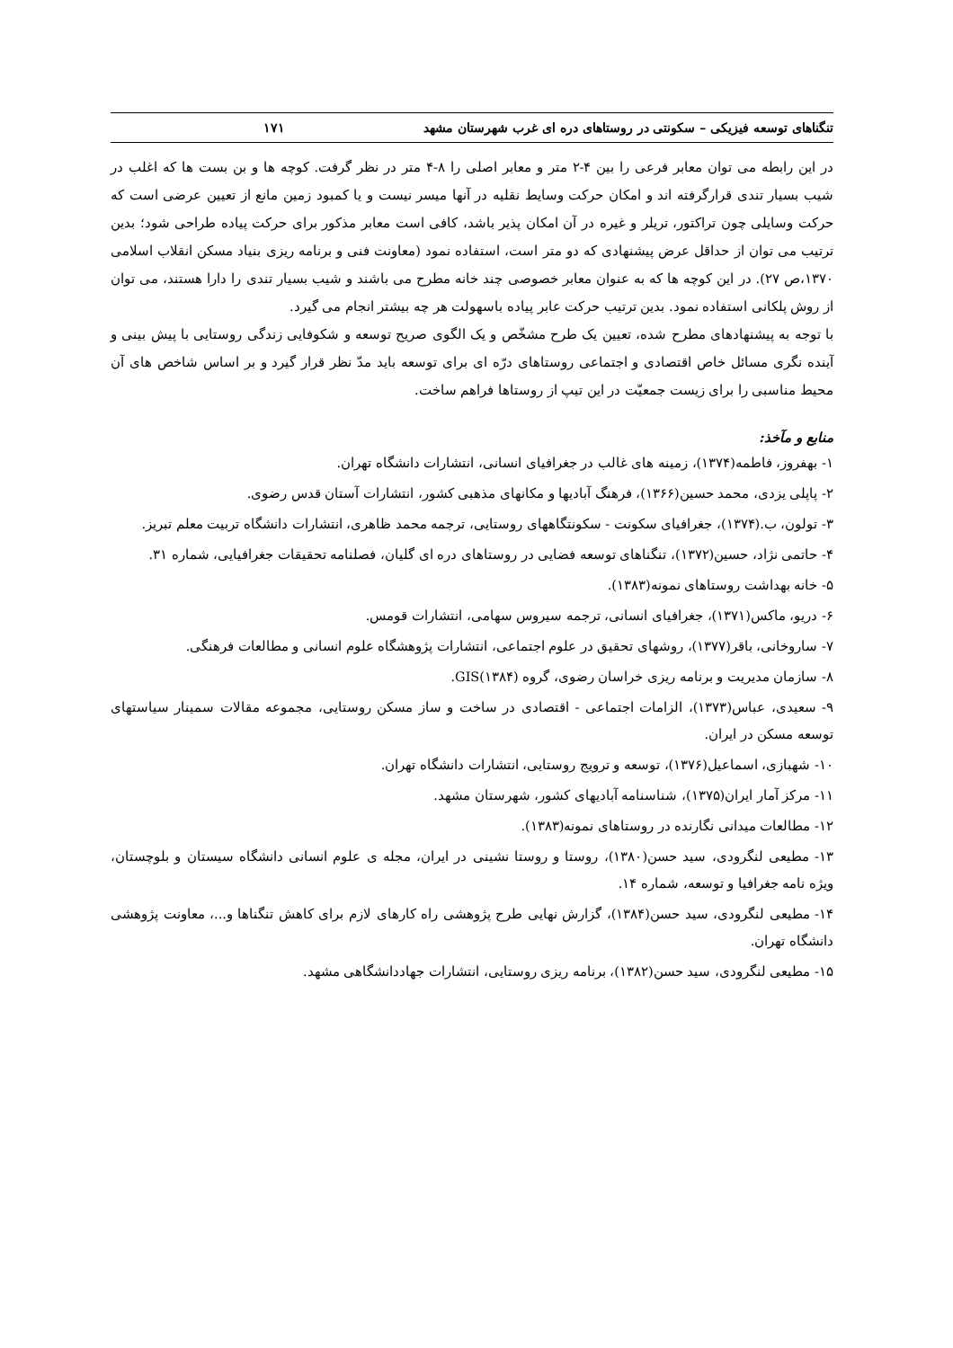تنگناهای توسعه فیزیکی – سکونتی در روستاهای دره ای غرب شهرستان مشهد ۱۷۱
در این رابطه می توان معابر فرعی را بین ۴-۲ متر و معابر اصلی را ۸-۴ متر در نظر گرفت. کوچه ها و بن بست ها که اغلب در شیب بسیار تندی قرارگرفته اند و امکان حرکت وسایط نقلیه در آنها میسر نیست و یا کمبود زمین مانع از تعیین عرضی است که حرکت وسایلی چون تراکتور، تریلر و غیره در آن امکان پذیر باشد، کافی است معابر مذکور برای حرکت پیاده طراحی شود؛ بدین ترتیب می توان از حداقل عرض پیشنهادی که دو متر است، استفاده نمود (معاونت فنی و برنامه ریزی بنیاد مسکن انقلاب اسلامی ۱۳۷۰،ص ۲۷). در این کوچه ها که به عنوان معابر خصوصی چند خانه مطرح می باشند و شیب بسیار تندی را دارا هستند، می توان از روش پلکانی استفاده نمود. بدین ترتیب حرکت عابر پیاده باسهولت هر چه بیشتر انجام می گیرد.
با توجه به پیشنهادهای مطرح شده، تعیین یک طرح مشخّص و یک الگوی صریح توسعه و شکوفایی زندگی روستایی با پیش بینی و آینده نگری مسائل خاص اقتصادی و اجتماعی روستاهای درّه ای برای توسعه باید مدّ نظر قرار گیرد و بر اساس شاخص های آن محیط مناسبی را برای زیست جمعیّت در این تیپ از روستاها فراهم ساخت.
منابع و مآخذ:
۱- بهفروز، فاطمه(۱۳۷۴)، زمینه های غالب در جغرافیای انسانی، انتشارات دانشگاه تهران.
۲- پاپلی یزدی، محمد حسین(۱۳۶۶)، فرهنگ آبادیها و مکانهای مذهبی کشور، انتشارات آستان قدس رضوی.
۳- تولون، ب.(۱۳۷۴)، جغرافیای سکونت - سکونتگاههای روستایی، ترجمه محمد ظاهری، انتشارات دانشگاه تربیت معلم تبریز.
۴- حاتمی نژاد، حسین(۱۳۷۲)، تنگناهای توسعه فضایی در روستاهای دره ای گلیان، فصلنامه تحقیقات جغرافیایی، شماره ۳۱.
۵- خانه بهداشت روستاهای نمونه(۱۳۸۳).
۶- دریو، ماکس(۱۳۷۱)، جغرافیای انسانی، ترجمه سیروس سهامی، انتشارات قومس.
۷- ساروخانی، باقر(۱۳۷۷)، روشهای تحقیق در علوم اجتماعی، انتشارات پژوهشگاه علوم انسانی و مطالعات فرهنگی.
۸- سازمان مدیریت و برنامه ریزی خراسان رضوی، گروه GIS(۱۳۸۴).
۹- سعیدی، عباس(۱۳۷۳)، الزامات اجتماعی - اقتصادی در ساخت و ساز مسکن روستایی، مجموعه مقالات سمینار سیاستهای توسعه مسکن در ایران.
۱۰- شهبازی، اسماعیل(۱۳۷۶)، توسعه و ترویج روستایی، انتشارات دانشگاه تهران.
۱۱- مرکز آمار ایران(۱۳۷۵)، شناسنامه آبادیهای کشور، شهرستان مشهد.
۱۲- مطالعات میدانی نگارنده در روستاهای نمونه(۱۳۸۳).
۱۳- مطیعی لنگرودی، سید حسن(۱۳۸۰)، روستا و روستا نشینی در ایران، مجله ی علوم انسانی دانشگاه سیستان و بلوچستان، ویژه نامه جغرافیا و توسعه، شماره ۱۴.
۱۴- مطیعی لنگرودی، سید حسن(۱۳۸۴)، گزارش نهایی طرح پژوهشی راه کارهای لازم برای کاهش تنگناها و...، معاونت پژوهشی دانشگاه تهران.
۱۵- مطیعی لنگرودی، سید حسن(۱۳۸۲)، برنامه ریزی روستایی، انتشارات جهاددانشگاهی مشهد.